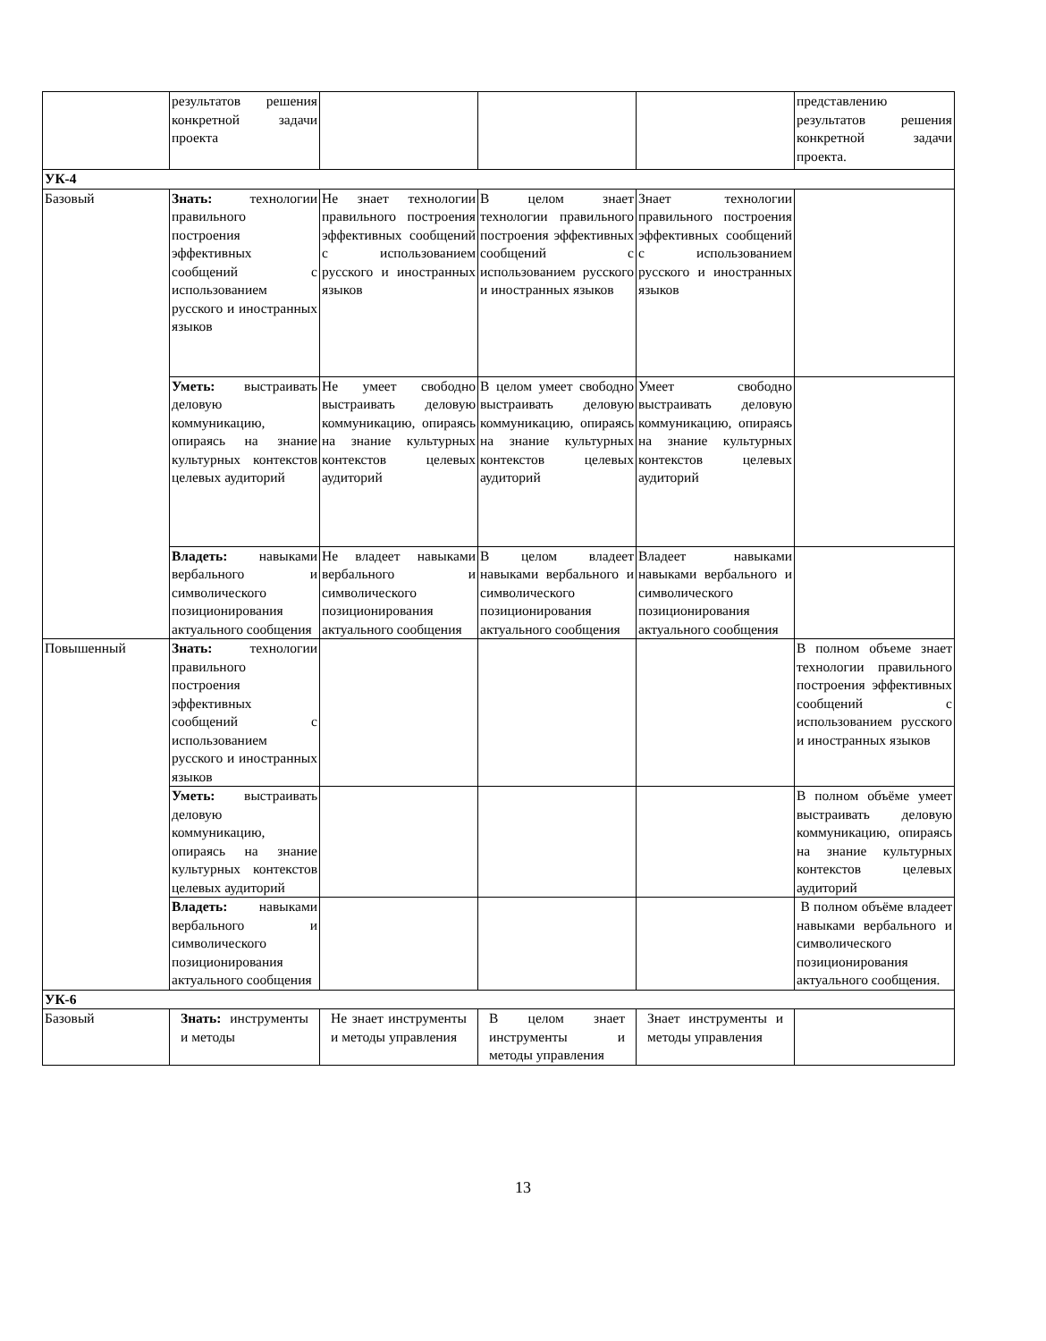| | результатов решения конкретной задачи проекта | | | | представлению результатов решения конкретной задачи проекта. |
| УК-4 | | | | | |
| Базовый | Знать: технологии правильного построения эффективных сообщений с использованием русского и иностранных языков | Не знает технологии правильного построения эффективных сообщений с использованием русского и иностранных языков | В целом знает технологии правильного построения эффективных сообщений с использованием русского и иностранных языков | Знает технологии правильного построения эффективных сообщений с использованием русского и иностранных языков | |
| | Уметь: выстраивать деловую коммуникацию, опираясь на знание культурных контекстов целевых аудиторий | Не умеет свободно выстраивать деловую коммуникацию, опираясь на знание культурных контекстов целевых аудиторий | В целом умеет свободно выстраивать деловую коммуникацию, опираясь на знание культурных контекстов целевых аудиторий | Умеет свободно выстраивать деловую коммуникацию, опираясь на знание культурных контекстов целевых аудиторий | |
| | Владеть: навыками вербального и символического позиционирования актуального сообщения | Не владеет навыками вербального и символического позиционирования актуального сообщения | В целом владеет навыками вербального и символического позиционирования актуального сообщения | Владеет навыками навыками вербального и символического позиционирования актуального сообщения | |
| Повышенный | Знать: технологии правильного построения эффективных сообщений с использованием русского и иностранных языков | | | | В полном объеме знает технологии правильного построения эффективных сообщений с использованием русского и иностранных языков |
| | Уметь: выстраивать деловую коммуникацию, опираясь на знание культурных контекстов целевых аудиторий | | | | В полном объёме умеет выстраивать деловую коммуникацию, опираясь на знание культурных контекстов целевых аудиторий |
| | Владеть: навыками вербального и символического позиционирования актуального сообщения | | | | В полном объёме владеет навыками вербального и символического позиционирования актуального сообщения. |
| УК-6 | | | | | |
| Базовый | Знать: инструменты и методы | Не знает инструменты и методы управления | В целом знает инструменты и методы управления | Знает инструменты и методы управления | |
13